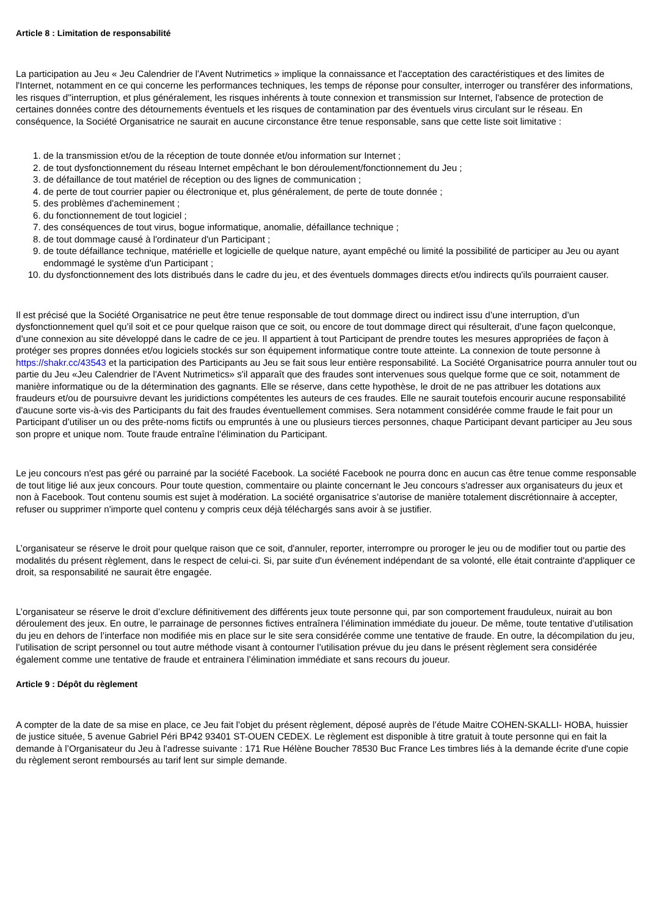Article 8 : Limitation de responsabilité
La participation au Jeu « Jeu Calendrier de l'Avent Nutrimetics » implique la connaissance et l'acceptation des caractéristiques et des limites de l'Internet, notamment en ce qui concerne les performances techniques, les temps de réponse pour consulter, interroger ou transférer des informations, les risques d''interruption, et plus généralement, les risques inhérents à toute connexion et transmission sur Internet, l'absence de protection de certaines données contre des détournements éventuels et les risques de contamination par des éventuels virus circulant sur le réseau. En conséquence, la Société Organisatrice ne saurait en aucune circonstance être tenue responsable, sans que cette liste soit limitative :
1. de la transmission et/ou de la réception de toute donnée et/ou information sur Internet ;
2. de tout dysfonctionnement du réseau Internet empêchant le bon déroulement/fonctionnement du Jeu ;
3. de défaillance de tout matériel de réception ou des lignes de communication ;
4. de perte de tout courrier papier ou électronique et, plus généralement, de perte de toute donnée ;
5. des problèmes d'acheminement ;
6. du fonctionnement de tout logiciel ;
7. des conséquences de tout virus, bogue informatique, anomalie, défaillance technique ;
8. de tout dommage causé à l'ordinateur d'un Participant ;
9. de toute défaillance technique, matérielle et logicielle de quelque nature, ayant empêché ou limité la possibilité de participer au Jeu ou ayant endommagé le système d'un Participant ;
10. du dysfonctionnement des lots distribués dans le cadre du jeu, et des éventuels dommages directs et/ou indirects qu'ils pourraient causer.
Il est précisé que la Société Organisatrice ne peut être tenue responsable de tout dommage direct ou indirect issu d’une interruption, d’un dysfonctionnement quel qu’il soit et ce pour quelque raison que ce soit, ou encore de tout dommage direct qui résulterait, d’une façon quelconque, d’une connexion au site développé dans le cadre de ce jeu. Il appartient à tout Participant de prendre toutes les mesures appropriées de façon à protéger ses propres données et/ou logiciels stockés sur son équipement informatique contre toute atteinte. La connexion de toute personne à https://shakr.cc/43543 et la participation des Participants au Jeu se fait sous leur entière responsabilité. La Société Organisatrice pourra annuler tout ou partie du Jeu «Jeu Calendrier de l'Avent Nutrimetics» s'il apparaît que des fraudes sont intervenues sous quelque forme que ce soit, notamment de manière informatique ou de la détermination des gagnants. Elle se réserve, dans cette hypothèse, le droit de ne pas attribuer les dotations aux fraudeurs et/ou de poursuivre devant les juridictions compétentes les auteurs de ces fraudes. Elle ne saurait toutefois encourir aucune responsabilité d'aucune sorte vis-à-vis des Participants du fait des fraudes éventuellement commises. Sera notamment considérée comme fraude le fait pour un Participant d’utiliser un ou des prête-noms fictifs ou empruntés à une ou plusieurs tierces personnes, chaque Participant devant participer au Jeu sous son propre et unique nom. Toute fraude entraîne l'élimination du Participant.
Le jeu concours n'est pas géré ou parrainé par la société Facebook. La société Facebook ne pourra donc en aucun cas être tenue comme responsable de tout litige lié aux jeux concours. Pour toute question, commentaire ou plainte concernant le Jeu concours s'adresser aux organisateurs du jeux et non à Facebook. Tout contenu soumis est sujet à modération. La société organisatrice s’autorise de manière totalement discrétionnaire à accepter, refuser ou supprimer n'importe quel contenu y compris ceux déjà téléchargés sans avoir à se justifier.
L’organisateur se réserve le droit pour quelque raison que ce soit, d'annuler, reporter, interrompre ou proroger le jeu ou de modifier tout ou partie des modalités du présent règlement, dans le respect de celui-ci. Si, par suite d'un événement indépendant de sa volonté, elle était contrainte d'appliquer ce droit, sa responsabilité ne saurait être engagée.
L’organisateur se réserve le droit d’exclure définitivement des différents jeux toute personne qui, par son comportement frauduleux, nuirait au bon déroulement des jeux. En outre, le parrainage de personnes fictives entraînera l’élimination immédiate du joueur. De même, toute tentative d’utilisation du jeu en dehors de l’interface non modifiée mis en place sur le site sera considérée comme une tentative de fraude. En outre, la décompilation du jeu, l’utilisation de script personnel ou tout autre méthode visant à contourner l’utilisation prévue du jeu dans le présent règlement sera considérée également comme une tentative de fraude et entrainera l’élimination immédiate et sans recours du joueur.
Article 9 : Dépôt du règlement
A compter de la date de sa mise en place, ce Jeu fait l’objet du présent règlement, déposé auprès de l’étude Maitre COHEN-SKALLI- HOBA, huissier de justice située, 5 avenue Gabriel Péri BP42 93401 ST-OUEN CEDEX. Le règlement est disponible à titre gratuit à toute personne qui en fait la demande à l’Organisateur du Jeu à l'adresse suivante : 171 Rue Hélène Boucher 78530 Buc France Les timbres liés à la demande écrite d'une copie du règlement seront remboursés au tarif lent sur simple demande.